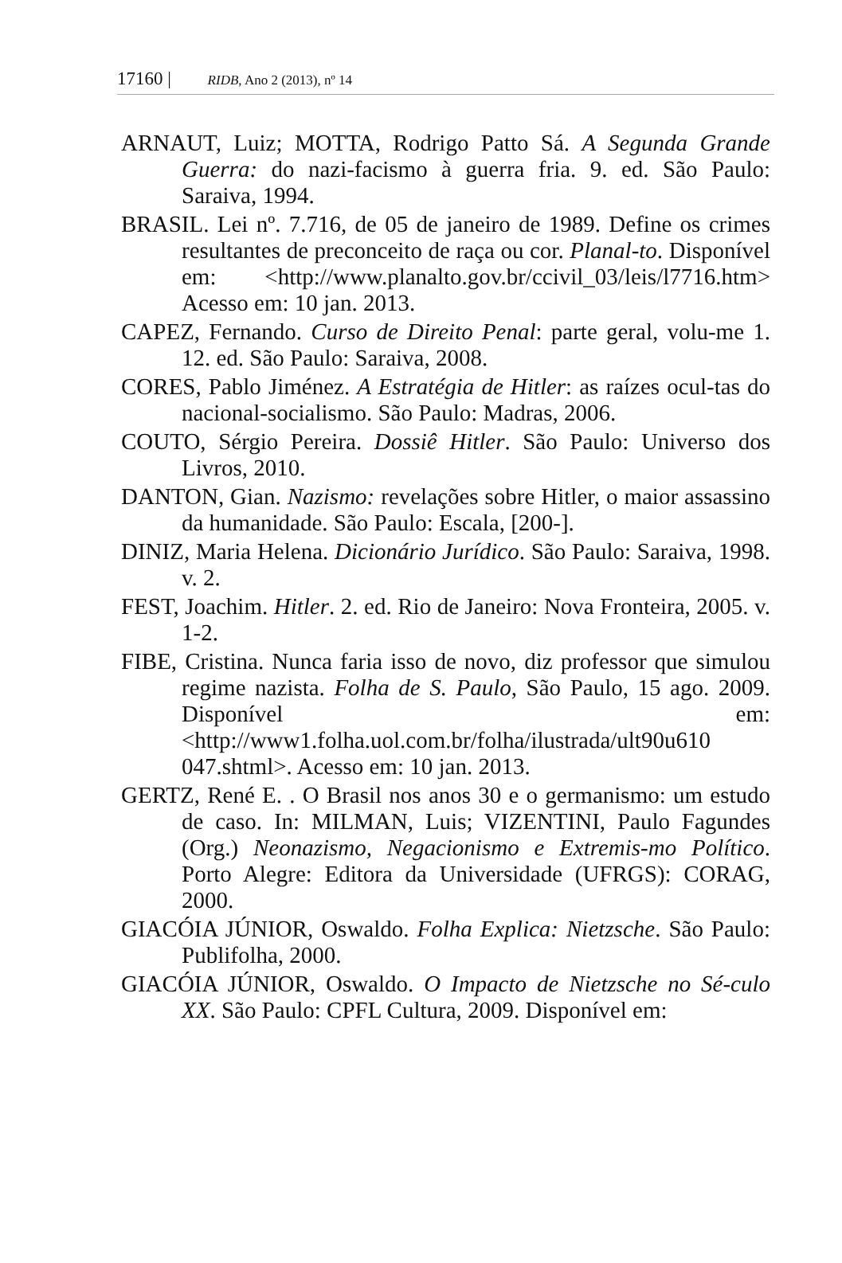17160 | RIDB, Ano 2 (2013), nº 14
ARNAUT, Luiz; MOTTA, Rodrigo Patto Sá. A Segunda Grande Guerra: do nazi-facismo à guerra fria. 9. ed. São Paulo: Saraiva, 1994.
BRASIL. Lei nº. 7.716, de 05 de janeiro de 1989. Define os crimes resultantes de preconceito de raça ou cor. Planal-to. Disponível em: <http://www.planalto.gov.br/ccivil_03/leis/l7716.htm> Acesso em: 10 jan. 2013.
CAPEZ, Fernando. Curso de Direito Penal: parte geral, volu-me 1. 12. ed. São Paulo: Saraiva, 2008.
CORES, Pablo Jiménez. A Estratégia de Hitler: as raízes ocul-tas do nacional-socialismo. São Paulo: Madras, 2006.
COUTO, Sérgio Pereira. Dossiê Hitler. São Paulo: Universo dos Livros, 2010.
DANTON, Gian. Nazismo: revelações sobre Hitler, o maior assassino da humanidade. São Paulo: Escala, [200-].
DINIZ, Maria Helena. Dicionário Jurídico. São Paulo: Saraiva, 1998. v. 2.
FEST, Joachim. Hitler. 2. ed. Rio de Janeiro: Nova Fronteira, 2005. v. 1-2.
FIBE, Cristina. Nunca faria isso de novo, diz professor que simulou regime nazista. Folha de S. Paulo, São Paulo, 15 ago. 2009. Disponível em: <http://www1.folha.uol.com.br/folha/ilustrada/ult90u610 047.shtml>. Acesso em: 10 jan. 2013.
GERTZ, René E. . O Brasil nos anos 30 e o germanismo: um estudo de caso. In: MILMAN, Luis; VIZENTINI, Paulo Fagundes (Org.) Neonazismo, Negacionismo e Extremis-mo Político. Porto Alegre: Editora da Universidade (UFRGS): CORAG, 2000.
GIACÓIA JÚNIOR, Oswaldo. Folha Explica: Nietzsche. São Paulo: Publifolha, 2000.
GIACÓIA JÚNIOR, Oswaldo. O Impacto de Nietzsche no Sé-culo XX. São Paulo: CPFL Cultura, 2009. Disponível em: